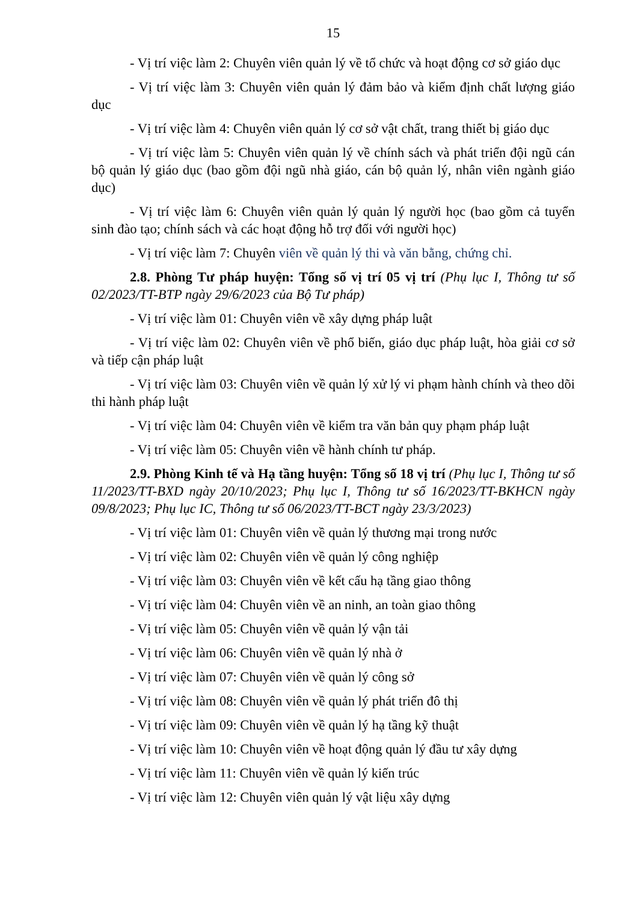15
- Vị trí việc làm 2: Chuyên viên quản lý về tổ chức và hoạt động cơ sở giáo dục
- Vị trí việc làm 3: Chuyên viên quản lý đảm bảo và kiểm định chất lượng giáo dục
- Vị trí việc làm 4: Chuyên viên quản lý cơ sở vật chất, trang thiết bị giáo dục
- Vị trí việc làm 5: Chuyên viên quản lý về chính sách và phát triển đội ngũ cán bộ quản lý giáo dục (bao gồm đội ngũ nhà giáo, cán bộ quản lý, nhân viên ngành giáo dục)
- Vị trí việc làm 6: Chuyên viên quản lý quản lý người học (bao gồm cả tuyển sinh đào tạo; chính sách và các hoạt động hỗ trợ đối với người học)
- Vị trí việc làm 7: Chuyên viên về quản lý thi và văn bằng, chứng chỉ.
2.8. Phòng Tư pháp huyện: Tổng số vị trí 05 vị trí (Phụ lục I, Thông tư số 02/2023/TT-BTP ngày 29/6/2023 của Bộ Tư pháp)
- Vị trí việc làm 01: Chuyên viên về xây dựng pháp luật
- Vị trí việc làm 02: Chuyên viên về phổ biến, giáo dục pháp luật, hòa giải cơ sở và tiếp cận pháp luật
- Vị trí việc làm 03: Chuyên viên về quản lý xử lý vi phạm hành chính và theo dõi thi hành pháp luật
- Vị trí việc làm 04: Chuyên viên về kiểm tra văn bản quy phạm pháp luật
- Vị trí việc làm 05: Chuyên viên về hành chính tư pháp.
2.9. Phòng Kinh tế và Hạ tầng huyện: Tổng số 18 vị trí (Phụ lục I, Thông tư số 11/2023/TT-BXD ngày 20/10/2023; Phụ lục I, Thông tư số 16/2023/TT-BKHCN ngày 09/8/2023; Phụ lục IC, Thông tư số 06/2023/TT-BCT ngày 23/3/2023)
- Vị trí việc làm 01: Chuyên viên về quản lý thương mại trong nước
- Vị trí việc làm 02: Chuyên viên về quản lý công nghiệp
- Vị trí việc làm 03: Chuyên viên về kết cấu hạ tầng giao thông
- Vị trí việc làm 04: Chuyên viên về an ninh, an toàn giao thông
- Vị trí việc làm 05: Chuyên viên về quản lý vận tải
- Vị trí việc làm 06: Chuyên viên về quản lý nhà ở
- Vị trí việc làm 07: Chuyên viên về quản lý công sở
- Vị trí việc làm 08: Chuyên viên về quản lý phát triển đô thị
- Vị trí việc làm 09: Chuyên viên về quản lý hạ tầng kỹ thuật
- Vị trí việc làm 10: Chuyên viên về hoạt động quản lý đầu tư xây dựng
- Vị trí việc làm 11: Chuyên viên về quản lý kiến trúc
- Vị trí việc làm 12: Chuyên viên quản lý vật liệu xây dựng